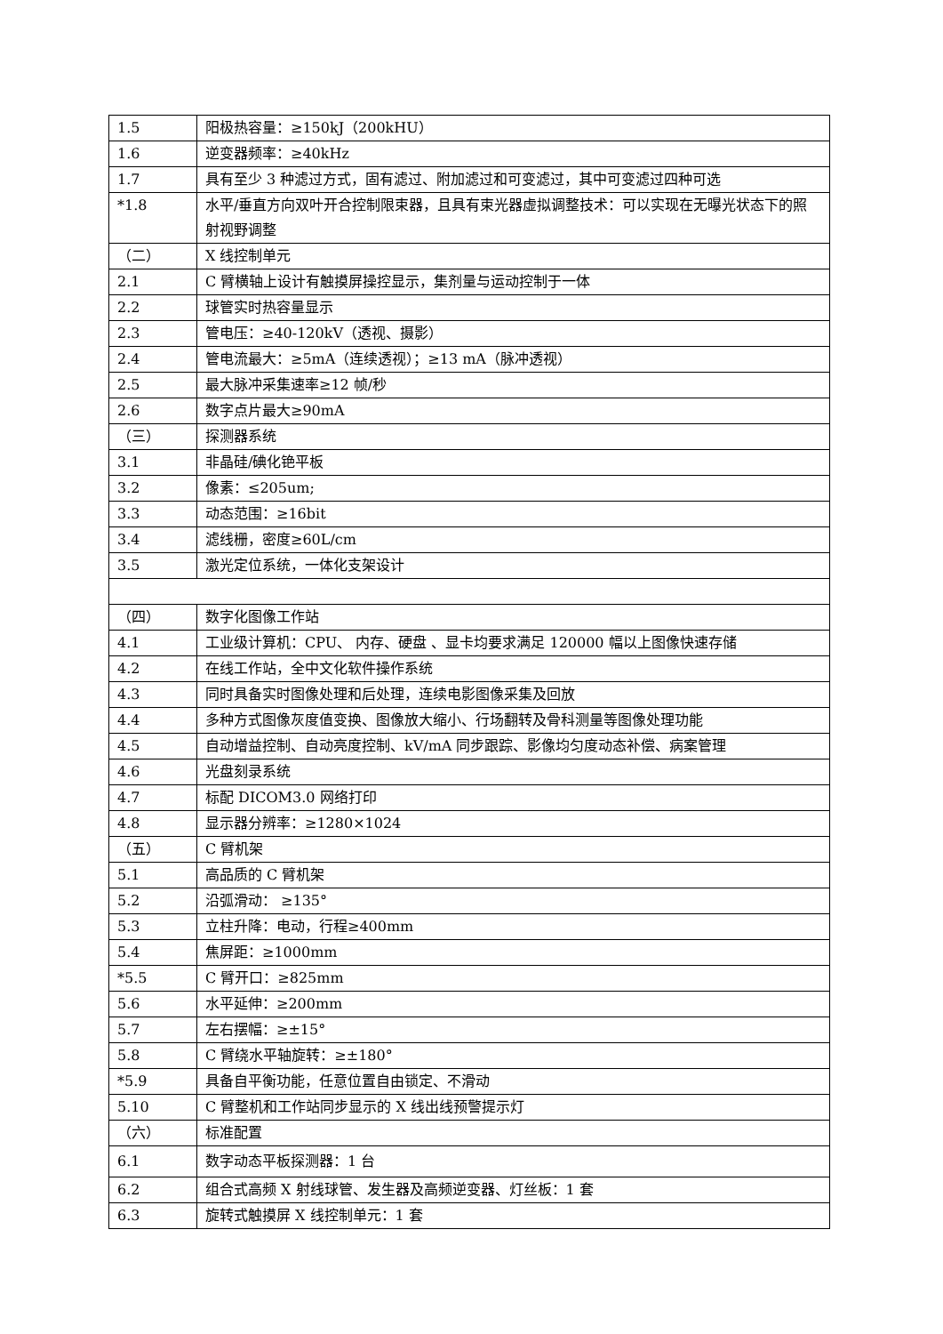| 1.5 | 阳极热容量：≥150kJ（200kHU） |
| 1.6 | 逆变器频率：≥40kHz |
| 1.7 | 具有至少 3 种滤过方式，固有滤过、附加滤过和可变滤过，其中可变滤过四种可选 |
| *1.8 | 水平/垂直方向双叶开合控制限束器，且具有束光器虚拟调整技术：可以实现在无曝光状态下的照射视野调整 |
| （二） | X 线控制单元 |
| 2.1 | C 臂横轴上设计有触摸屏操控显示，集剂量与运动控制于一体 |
| 2.2 | 球管实时热容量显示 |
| 2.3 | 管电压：≥40-120kV（透视、摄影） |
| 2.4 | 管电流最大：≥5mA（连续透视）；≥13 mA（脉冲透视） |
| 2.5 | 最大脉冲采集速率≥12 帧/秒 |
| 2.6 | 数字点片最大≥90mA |
| （三） | 探测器系统 |
| 3.1 | 非晶硅/碘化铯平板 |
| 3.2 | 像素：≤205um; |
| 3.3 | 动态范围：≥16bit |
| 3.4 | 滤线栅，密度≥60L/cm |
| 3.5 | 激光定位系统，一体化支架设计 |
| （四） | 数字化图像工作站 |
| 4.1 | 工业级计算机：CPU、 内存、硬盘 、显卡均要求满足 120000 幅以上图像快速存储 |
| 4.2 | 在线工作站，全中文化软件操作系统 |
| 4.3 | 同时具备实时图像处理和后处理，连续电影图像采集及回放 |
| 4.4 | 多种方式图像灰度值变换、图像放大缩小、行场翻转及骨科测量等图像处理功能 |
| 4.5 | 自动增益控制、自动亮度控制、kV/mA 同步跟踪、影像均匀度动态补偿、病案管理 |
| 4.6 | 光盘刻录系统 |
| 4.7 | 标配 DICOM3.0 网络打印 |
| 4.8 | 显示器分辨率：≥1280×1024 |
| （五） | C 臂机架 |
| 5.1 | 高品质的 C 臂机架 |
| 5.2 | 沿弧滑动： ≥135° |
| 5.3 | 立柱升降：电动，行程≥400mm |
| 5.4 | 焦屏距：≥1000mm |
| *5.5 | C 臂开口：≥825mm |
| 5.6 | 水平延伸：≥200mm |
| 5.7 | 左右摆幅：≥±15° |
| 5.8 | C 臂绕水平轴旋转：≥±180° |
| *5.9 | 具备自平衡功能，任意位置自由锁定、不滑动 |
| 5.10 | C 臂整机和工作站同步显示的 X 线出线预警提示灯 |
| （六） | 标准配置 |
| 6.1 | 数字动态平板探测器：1 台 |
| 6.2 | 组合式高频 X 射线球管、发生器及高频逆变器、灯丝板：1 套 |
| 6.3 | 旋转式触摸屏 X 线控制单元：1 套 |